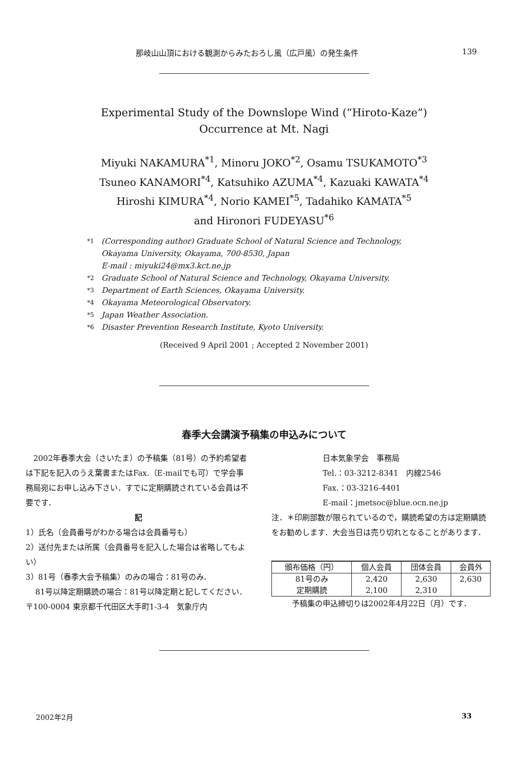那岐山山頂における観測からみたおろし風（広戸風）の発生条件 139
Experimental Study of the Downslope Wind (“Hiroto-Kaze”)
Occurrence at Mt. Nagi
Miyuki NAKAMURA<sup>*1</sup>, Minoru JOKO<sup>*2</sup>, Osamu TSUKAMOTO<sup>*3</sup>
Tsuneo KANAMORI<sup>*4</sup>, Katsuhiko AZUMA<sup>*4</sup>, Kazuaki KAWATA<sup>*4</sup>
Hiroshi KIMURA<sup>*4</sup>, Norio KAMEI<sup>*5</sup>, Tadahiko KAMATA<sup>*5</sup>
and Hironori FUDEYASU<sup>*6</sup>
*1 (Corresponding author) Graduate School of Natural Science and Technology,
Okayama University, Okayama, 700-8530, Japan
E-mail : miyuki24@mx3.kct.ne.jp
*2 Graduate School of Natural Science and Technology, Okayama University.
*3 Department of Earth Sciences, Okayama University.
*4 Okayama Meteorological Observatory.
*5 Japan Weather Association.
*6 Disaster Prevention Research Institute, Kyoto University.
(Received 9 April 2001 ; Accepted 2 November 2001)
春季大会講演予稿集の申込みについて
2002年春季大会（さいたま）の予稿集（81号）の予約希望者は下記を記入のうえ葉書またはFax.（E-mailでも可）で学会事務局宛にお申し込み下さい．すでに定期購読されている会員は不要です．
記
1）氏名（会員番号がわかる場合は会員番号も）
2）送付先または所属（会員番号を記入した場合は省略してもよい）
3）81号（春季大会予稿集）のみの場合：81号のみ．
81号以降定期購読の場合：81号以降定期と記してください．
〒100-0004 東京都千代田区大手町1-3-4　気象庁内
日本気象学会　事務局
Tel.：03-3212-8341　内線2546
Fax.：03-3216-4401
E-mail：jmetsoc@blue.ocn.ne.jp
注．＊印刷部数が限られているので，購読希望の方は定期購読をお勧めします．大会当日は売り切れとなることがあります．
| 頒布価格（円） | 個人会員 | 団体会員 | 会員外 |
| --- | --- | --- | --- |
| 81号のみ 定期購読 | 2,420 2,100 | 2,630 2,310 | 2,630 |
予稿集の申込締切りは2002年4月22日（月）です．
2002年2月 33